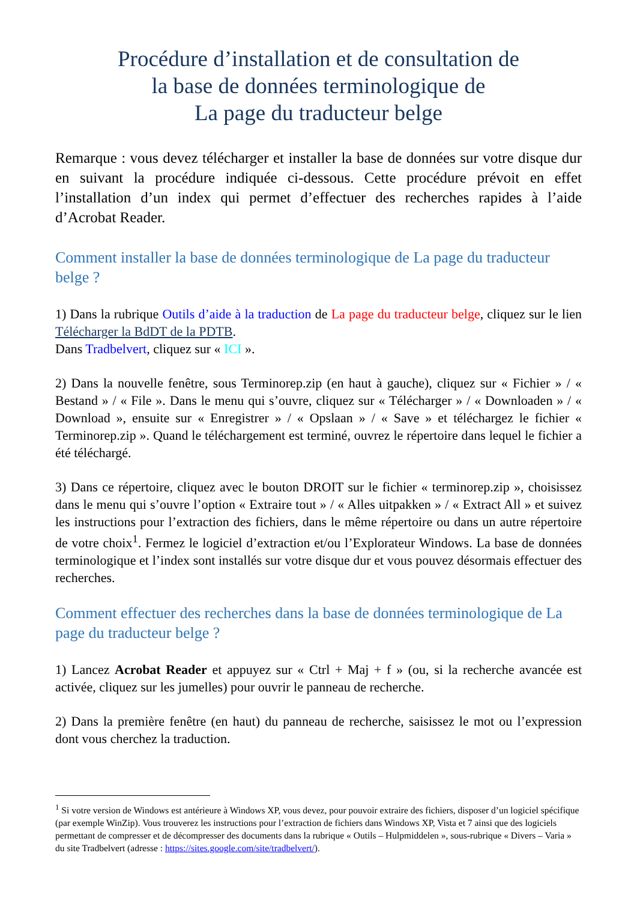Procédure d’installation et de consultation de
la base de données terminologique de
La page du traducteur belge
Remarque : vous devez télécharger et installer la base de données sur votre disque dur en suivant la procédure indiquée ci-dessous. Cette procédure prévoit en effet l’installation d’un index qui permet d’effectuer des recherches rapides à l’aide d’Acrobat Reader.
Comment installer la base de données terminologique de La page du traducteur belge ?
1) Dans la rubrique Outils d’aide à la traduction de La page du traducteur belge, cliquez sur le lien Télécharger la BdDT de la PDTB.
Dans Tradbelvert, cliquez sur « ICI ».
2) Dans la nouvelle fenêtre, sous Terminorep.zip (en haut à gauche), cliquez sur « Fichier » / « Bestand » / « File ». Dans le menu qui s’ouvre, cliquez sur « Télécharger » / « Downloaden » / « Download », ensuite sur « Enregistrer » / « Opslaan » / « Save » et téléchargez le fichier « Terminorep.zip ». Quand le téléchargement est terminé, ouvrez le répertoire dans lequel le fichier a été téléchargé.
3) Dans ce répertoire, cliquez avec le bouton DROIT sur le fichier « terminorep.zip », choisissez dans le menu qui s’ouvre l’option « Extraire tout » / « Alles uitpakken » / « Extract All » et suivez les instructions pour l’extraction des fichiers, dans le même répertoire ou dans un autre répertoire de votre choix<sup>1</sup>. Fermez le logiciel d’extraction et/ou l’Explorateur Windows. La base de données terminologique et l’index sont installés sur votre disque dur et vous pouvez désormais effectuer des recherches.
Comment effectuer des recherches dans la base de données terminologique de La page du traducteur belge ?
1) Lancez Acrobat Reader et appuyez sur « Ctrl + Maj + f » (ou, si la recherche avancée est activée, cliquez sur les jumelles) pour ouvrir le panneau de recherche.
2) Dans la première fenêtre (en haut) du panneau de recherche, saisissez le mot ou l’expression dont vous cherchez la traduction.
<sup>1</sup> Si votre version de Windows est antérieure à Windows XP, vous devez, pour pouvoir extraire des fichiers, disposer d’un logiciel spécifique (par exemple WinZip). Vous trouverez les instructions pour l’extraction de fichiers dans Windows XP, Vista et 7 ainsi que des logiciels permettant de compresser et de décompresser des documents dans la rubrique « Outils – Hulpmiddelen », sous-rubrique « Divers – Varia » du site Tradbelvert (adresse : https://sites.google.com/site/tradbelvert/).